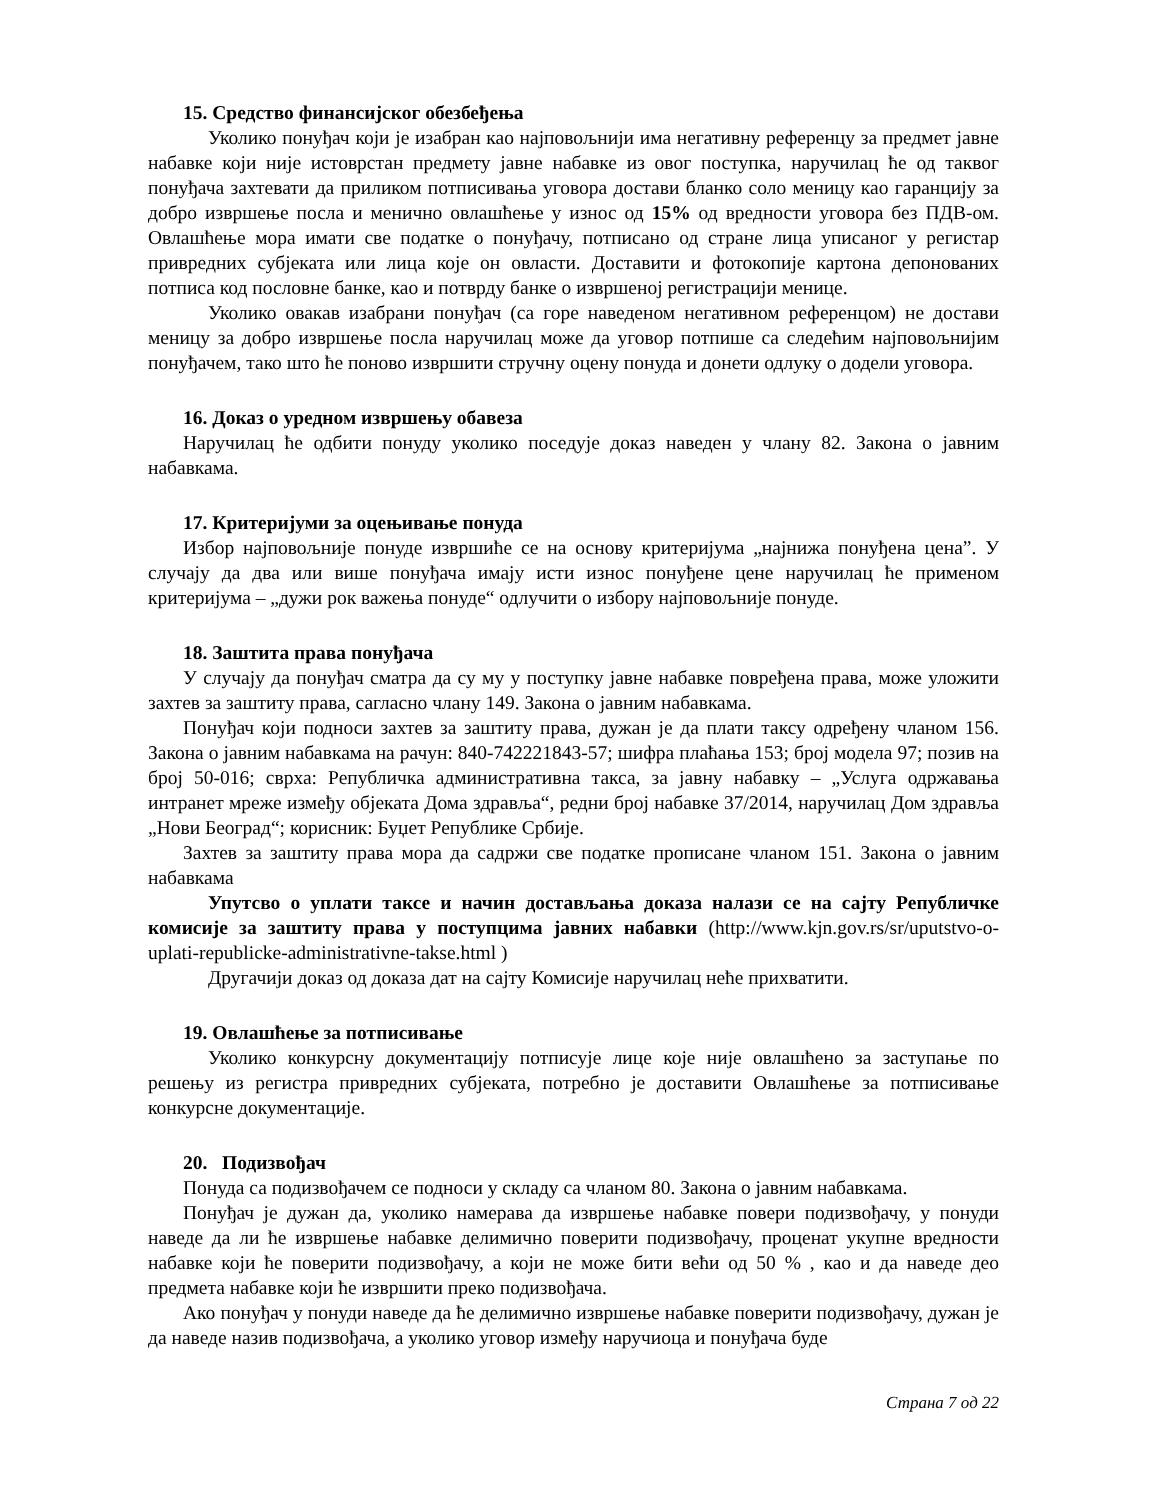15. Средство финансијског обезбеђења
Уколико понуђач који је изабран као најповољнији има негативну референцу за предмет јавне набавке који није истоврстан предмету јавне набавке из овог поступка, наручилац ће од таквог понуђача захтевати да приликом потписивања уговора достави бланко соло меницу као гаранцију за добро извршење посла и менично овлашћење у износ од 15% од вредности уговора без ПДВ-ом. Овлашћење мора имати све податке о понуђачу, потписано од стране лица уписаног у регистар привредних субјеката или лица које он овласти. Доставити и фотокопије картона депонованих потписа код пословне банке, као и потврду банке о извршеној регистрацији менице.
Уколико овакав изабрани понуђач (са горе наведеном негативном референцом) не достави меницу за добро извршење посла наручилац може да уговор потпише са следећим најповољнијим понуђачем, тако што ће поново извршити стручну оцену понуда и донети одлуку о додели уговора.
16. Доказ о уредном извршењу обавеза
Наручилац ће одбити понуду уколико поседује доказ наведен у члану 82. Закона о јавним набавкама.
17. Критеријуми за оцењивање понуда
Избор најповољније понуде извршиће се на основу критеријума „најнижа понуђена цена”. У случају да два или више понуђача имају исти износ понуђене цене наручилац ће применом критеријума – „дужи рок важења понуде“ одлучити о избору најповољније понуде.
18. Заштита права понуђача
У случају да понуђач сматра да су му у поступку јавне набавке повређена права, може уложити захтев за заштиту права, сагласно члану 149. Закона о јавним набавкама.
Понуђач који подноси захтев за заштиту права, дужан је да плати таксу одређену чланом 156. Закона о јавним набавкама на рачун: 840-742221843-57; шифра плаћања 153; број модела 97; позив на број 50-016; сврха: Републичка административна такса, за јавну набавку – „Услуга одржавања интранет мреже између објеката Дома здравља“, редни број набавке 37/2014, наручилац Дом здравља „Нови Београд“; корисник: Буџет Републике Србије.
Захтев за заштиту права мора да садржи све податке прописане чланом 151. Закона о јавним набавкама
Упутсво о уплати таксе и начин достављања доказа налази се на сајту Републичке комисије за заштиту права у поступцима јавних набавки (http://www.kjn.gov.rs/sr/uputstvo-o-uplati-republicke-administrativne-takse.html )
Другачији доказ од доказа дат на сајту Комисије наручилац неће прихватити.
19. Овлашћење за потписивање
Уколико конкурсну документацију потписује лице које није овлашћено за заступање по решењу из регистра привредних субјеката, потребно је доставити Овлашћење за потписивање конкурсне документације.
20. Подизвођач
Понуда са подизвођачем се подноси у складу са чланом 80. Закона о јавним набавкама.
Понуђач је дужан да, уколико намерава да извршење набавке повери подизвођачу, у понуди наведе да ли ће извршење набавке делимично поверити подизвођачу, проценат укупне вредности набавке који ће поверити подизвођачу, а који не може бити већи од 50 % , као и да наведе део предмета набавке који ће извршити преко подизвођача.
Ако понуђач у понуди наведе да ће делимично извршење набавке поверити подизвођачу, дужан је да наведе назив подизвођача, а уколико уговор између наручиоца и понуђача буде
Страна 7 од 22